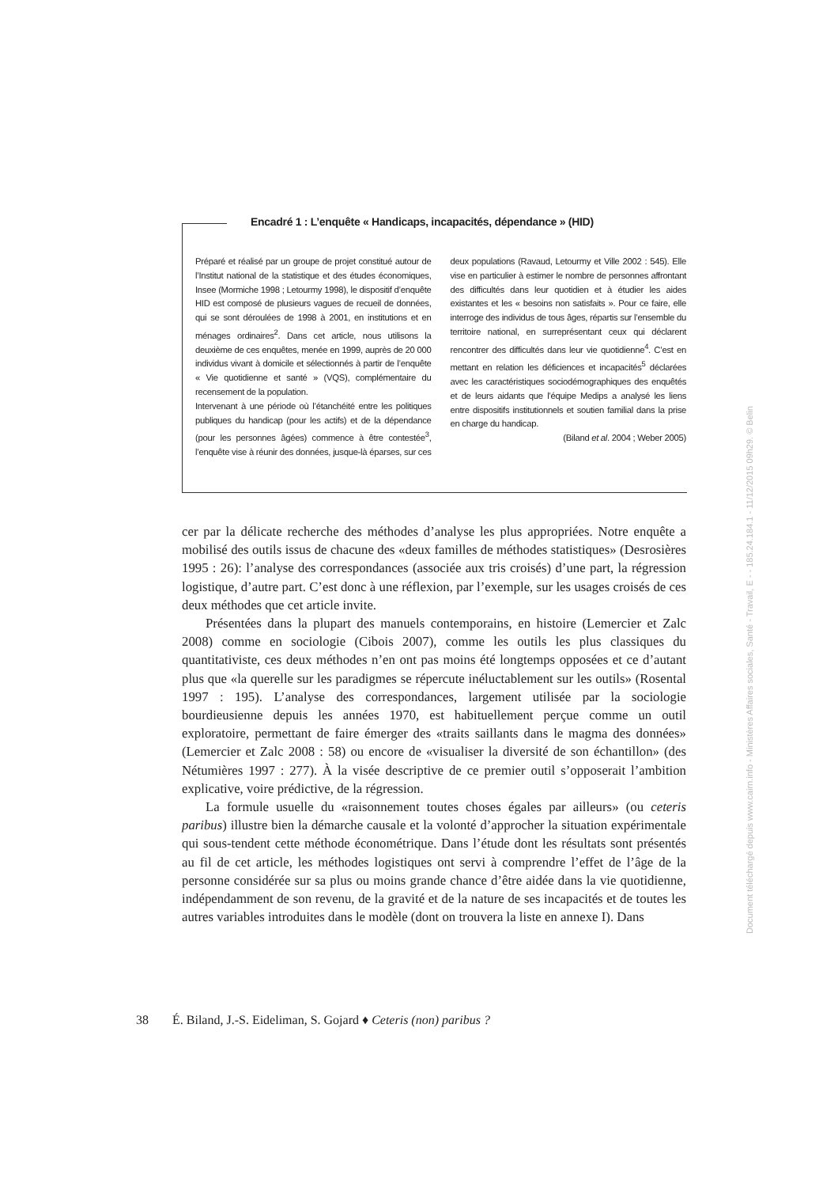Encadré 1 : L’enquête « Handicaps, incapacités, dépendance » (HID)
Préparé et réalisé par un groupe de projet constitué autour de l’Institut national de la statistique et des études économiques, Insee (Mormiche 1998 ; Letourmy 1998), le dispositif d’enquête HID est composé de plusieurs vagues de recueil de données, qui se sont déroulées de 1998 à 2001, en institutions et en ménages ordinaires<sup>2</sup>. Dans cet article, nous utilisons la deuxième de ces enquêtes, menée en 1999, auprès de 20 000 individus vivant à domicile et sélectionnés à partir de l’enquête « Vie quotidienne et santé » (VQS), complémentaire du recensement de la population.
Intervenant à une période où l’étanchéité entre les politiques publiques du handicap (pour les actifs) et de la dépendance (pour les personnes âgées) commence à être contestée<sup>3</sup>, l’enquête vise à réunir des données, jusque-là éparses, sur ces deux populations (Ravaud, Letourmy et Ville 2002 : 545). Elle vise en particulier à estimer le nombre de personnes affrontant des difficultés dans leur quotidien et à étudier les aides existantes et les « besoins non satisfaits ». Pour ce faire, elle interroge des individus de tous âges, répartis sur l’ensemble du territoire national, en surreprésentant ceux qui déclarent rencontrer des difficultés dans leur vie quotidienne<sup>4</sup>. C’est en mettant en relation les déficiences et incapacités<sup>5</sup> déclarées avec les caractéristiques sociodémographiques des enquêtés et de leurs aidants que l’équipe Medips a analysé les liens entre dispositifs institutionnels et soutien familial dans la prise en charge du handicap.
(Biland et al. 2004 ; Weber 2005)
cer par la délicate recherche des méthodes d’analyse les plus appropriées. Notre enquête a mobilisé des outils issus de chacune des «deux familles de méthodes statistiques» (Desrosières 1995 : 26): l’analyse des correspondances (associée aux tris croisés) d’une part, la régression logistique, d’autre part. C’est donc à une réflexion, par l’exemple, sur les usages croisés de ces deux méthodes que cet article invite.
Présentées dans la plupart des manuels contemporains, en histoire (Lemercier et Zalc 2008) comme en sociologie (Cibois 2007), comme les outils les plus classiques du quantitativiste, ces deux méthodes n’en ont pas moins été longtemps opposées et ce d’autant plus que «la querelle sur les paradigmes se répercute inéluctablement sur les outils» (Rosental 1997 : 195). L’analyse des correspondances, largement utilisée par la sociologie bourdieusienne depuis les années 1970, est habituellement perçue comme un outil exploratoire, permettant de faire émerger des «traits saillants dans le magma des données» (Lemercier et Zalc 2008 : 58) ou encore de «visualiser la diversité de son échantillon» (des Nétumières 1997 : 277). À la visée descriptive de ce premier outil s’opposerait l’ambition explicative, voire prédictive, de la régression.
La formule usuelle du «raisonnement toutes choses égales par ailleurs» (ou ceteris paribus) illustre bien la démarche causale et la volonté d’approcher la situation expérimentale qui sous-tendent cette méthode économétrique. Dans l’étude dont les résultats sont présentés au fil de cet article, les méthodes logistiques ont servi à comprendre l’effet de l’âge de la personne considérée sur sa plus ou moins grande chance d’être aidée dans la vie quotidienne, indépendamment de son revenu, de la gravité et de la nature de ses incapacités et de toutes les autres variables introduites dans le modèle (dont on trouvera la liste en annexe I). Dans
38 É. Biland, J.-S. Eideliman, S. Gojard ♦ Ceteris (non) paribus ?
Document téléchargé depuis www.cairn.info - Ministères Affaires sociales, Santé - Travail, E - - 185.24.184.1 - 11/12/2015 09h29. © Belin